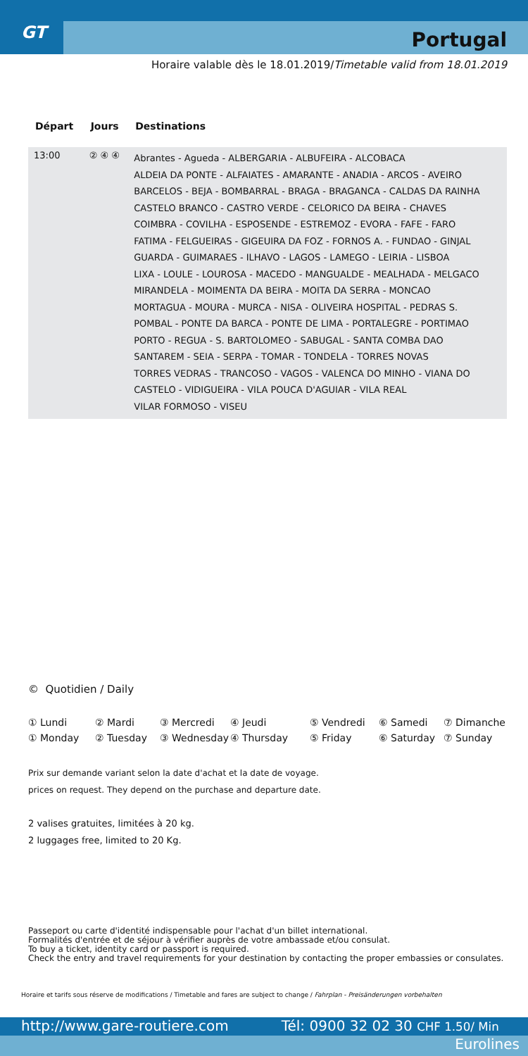GT Portugal
Horaire valable dès le 18.01.2019/Timetable valid from 18.01.2019
| Départ | Jours | Destinations |
| --- | --- | --- |
| 13:00 | ② ④ ④ | Abrantes - Agueda - ALBERGARIA - ALBUFEIRA - ALCOBACA ALDEIA DA PONTE - ALFAIATES - AMARANTE - ANADIA - ARCOS - AVEIRO BARCELOS - BEJA - BOMBARRAL - BRAGA - BRAGANCA - CALDAS DA RAINHA CASTELO BRANCO - CASTRO VERDE - CELORICO DA BEIRA - CHAVES COIMBRA - COVILHA - ESPOSENDE - ESTREMOZ - EVORA - FAFE - FARO FATIMA - FELGUEIRAS - GIGEUIRA DA FOZ - FORNOS A. - FUNDAO - GINJAL GUARDA - GUIMARAES - ILHAVO - LAGOS - LAMEGO - LEIRIA - LISBOA LIXA - LOULE - LOUROSA - MACEDO - MANGUALDE - MEALHADA - MELGACO MIRANDELA - MOIMENTA DA BEIRA - MOITA DA SERRA - MONCAO MORTAGUA - MOURA - MURCA - NISA - OLIVEIRA HOSPITAL - PEDRAS S. POMBAL - PONTE DA BARCA - PONTE DE LIMA - PORTALEGRE - PORTIMAO PORTO - REGUA - S. BARTOLOMEO - SABUGAL - SANTA COMBA DAO SANTAREM - SEIA - SERPA - TOMAR - TONDELA - TORRES NOVAS TORRES VEDRAS - TRANCOSO - VAGOS - VALENCA DO MINHO - VIANA DO CASTELO - VIDIGUEIRA - VILA POUCA D'AGUIAR - VILA REAL VILAR FORMOSO - VISEU |
© Quotidien / Daily
① Lundi ② Mardi ③ Mercredi ④ Jeudi ⑤ Vendredi ⑥ Samedi ⑦ Dimanche ① Monday ② Tuesday ③ Wednesday ④ Thursday ⑤ Friday ⑥ Saturday ⑦ Sunday
Prix sur demande variant selon la date d'achat et la date de voyage.
prices on request. They depend on the purchase and departure date.
2 valises gratuites, limitées à 20 kg.
2 luggages free, limited to 20 Kg.
Passeport ou carte d'identité indispensable pour l'achat d'un billet international.
Formalités d'entrée et de séjour à vérifier auprès de votre ambassade et/ou consulat.
To buy a ticket, identity card or passport is required.
Check the entry and travel requirements for your destination by contacting the proper embassies or consulates.
Horaire et tarifs sous réserve de modifications / Timetable and fares are subject to change / Fahrplan - Preisänderungen vorbehalten
http://www.gare-routiere.com Tél: 0900 32 02 30 CHF 1.50/ Min
Eurolines